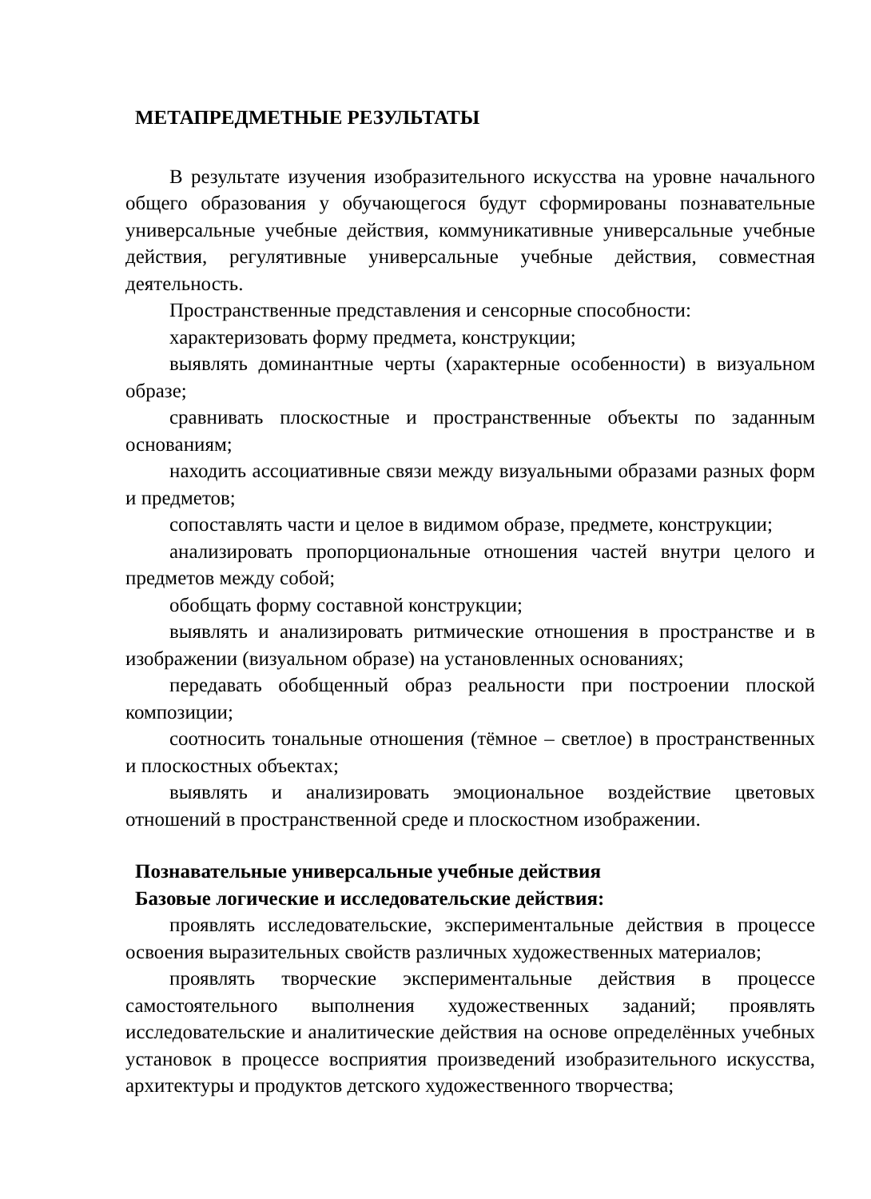МЕТАПРЕДМЕТНЫЕ РЕЗУЛЬТАТЫ
В результате изучения изобразительного искусства на уровне начального общего образования у обучающегося будут сформированы познавательные универсальные учебные действия, коммуникативные универсальные учебные действия, регулятивные универсальные учебные действия, совместная деятельность.
Пространственные представления и сенсорные способности:
характеризовать форму предмета, конструкции;
выявлять доминантные черты (характерные особенности) в визуальном образе;
сравнивать плоскостные и пространственные объекты по заданным основаниям;
находить ассоциативные связи между визуальными образами разных форм и предметов;
сопоставлять части и целое в видимом образе, предмете, конструкции;
анализировать пропорциональные отношения частей внутри целого и предметов между собой;
обобщать форму составной конструкции;
выявлять и анализировать ритмические отношения в пространстве и в изображении (визуальном образе) на установленных основаниях;
передавать обобщенный образ реальности при построении плоской композиции;
соотносить тональные отношения (тёмное – светлое) в пространственных и плоскостных объектах;
выявлять и анализировать эмоциональное воздействие цветовых отношений в пространственной среде и плоскостном изображении.
Познавательные универсальные учебные действия
Базовые логические и исследовательские действия:
проявлять исследовательские, экспериментальные действия в процессе освоения выразительных свойств различных художественных материалов;
проявлять творческие экспериментальные действия в процессе самостоятельного выполнения художественных заданий; проявлять исследовательские и аналитические действия на основе определённых учебных установок в процессе восприятия произведений изобразительного искусства, архитектуры и продуктов детского художественного творчества;